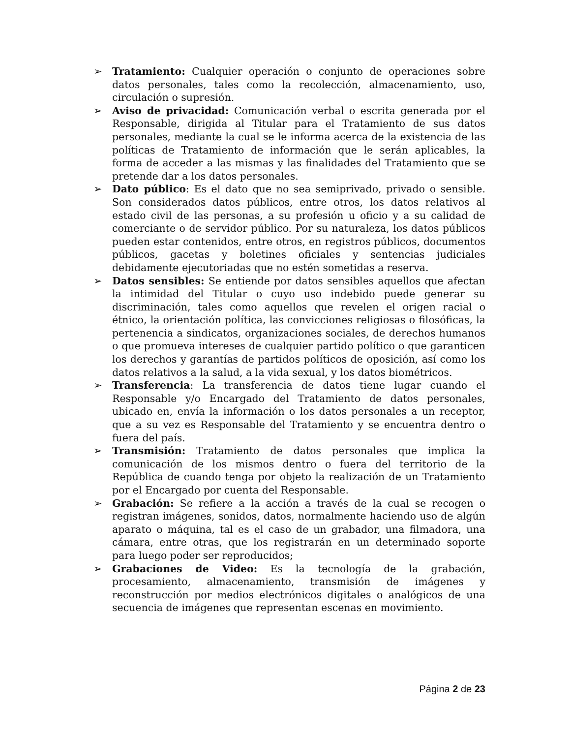➢ Tratamiento: Cualquier operación o conjunto de operaciones sobre datos personales, tales como la recolección, almacenamiento, uso, circulación o supresión.
➢ Aviso de privacidad: Comunicación verbal o escrita generada por el Responsable, dirigida al Titular para el Tratamiento de sus datos personales, mediante la cual se le informa acerca de la existencia de las políticas de Tratamiento de información que le serán aplicables, la forma de acceder a las mismas y las finalidades del Tratamiento que se pretende dar a los datos personales.
➢ Dato público: Es el dato que no sea semiprivado, privado o sensible. Son considerados datos públicos, entre otros, los datos relativos al estado civil de las personas, a su profesión u oficio y a su calidad de comerciante o de servidor público. Por su naturaleza, los datos públicos pueden estar contenidos, entre otros, en registros públicos, documentos públicos, gacetas y boletines oficiales y sentencias judiciales debidamente ejecutoriadas que no estén sometidas a reserva.
➢ Datos sensibles: Se entiende por datos sensibles aquellos que afectan la intimidad del Titular o cuyo uso indebido puede generar su discriminación, tales como aquellos que revelen el origen racial o étnico, la orientación política, las convicciones religiosas o filosóficas, la pertenencia a sindicatos, organizaciones sociales, de derechos humanos o que promueva intereses de cualquier partido político o que garanticen los derechos y garantías de partidos políticos de oposición, así como los datos relativos a la salud, a la vida sexual, y los datos biométricos.
➢ Transferencia: La transferencia de datos tiene lugar cuando el Responsable y/o Encargado del Tratamiento de datos personales, ubicado en, envía la información o los datos personales a un receptor, que a su vez es Responsable del Tratamiento y se encuentra dentro o fuera del país.
➢ Transmisión: Tratamiento de datos personales que implica la comunicación de los mismos dentro o fuera del territorio de la República de cuando tenga por objeto la realización de un Tratamiento por el Encargado por cuenta del Responsable.
➢ Grabación: Se refiere a la acción a través de la cual se recogen o registran imágenes, sonidos, datos, normalmente haciendo uso de algún aparato o máquina, tal es el caso de un grabador, una filmadora, una cámara, entre otras, que los registrarán en un determinado soporte para luego poder ser reproducidos;
➢ Grabaciones de Video: Es la tecnología de la grabación, procesamiento, almacenamiento, transmisión de imágenes y reconstrucción por medios electrónicos digitales o analógicos de una secuencia de imágenes que representan escenas en movimiento.
Página 2 de 23